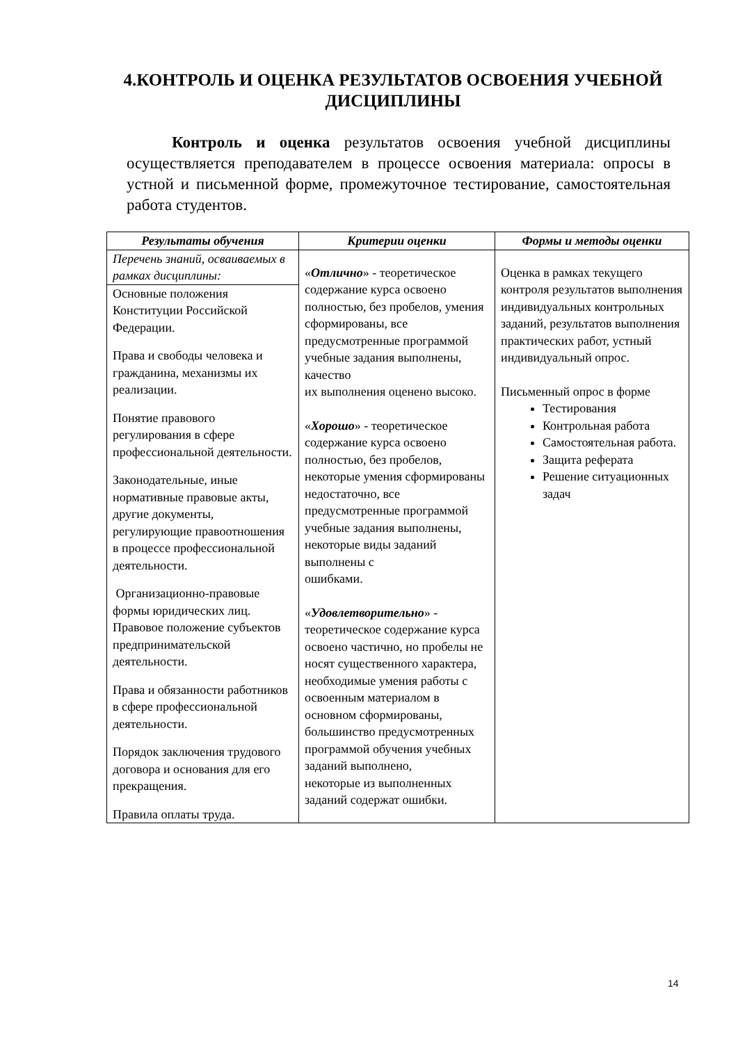4.КОНТРОЛЬ И ОЦЕНКА РЕЗУЛЬТАТОВ ОСВОЕНИЯ УЧЕБНОЙ ДИСЦИПЛИНЫ
Контроль и оценка результатов освоения учебной дисциплины осуществляется преподавателем в процессе освоения материала: опросы в устной и письменной форме, промежуточное тестирование, самостоятельная работа студентов.
| Результаты обучения | Критерии оценки | Формы и методы оценки |
| --- | --- | --- |
| Перечень знаний, осваиваемых в рамках дисциплины: | « Отлично » - теоретическое содержание курса освоено полностью, без пробелов, умения сформированы, все предусмотренные программой учебные задания выполнены, качество их выполнения оценено высоко. « Хорошо » - теоретическое содержание курса освоено полностью, без пробелов, некоторые умения сформированы недостаточно, все предусмотренные программой учебные задания выполнены, некоторые виды заданий выполнены с ошибками. « Удовлетворительно » - теоретическое содержание курса освоено частично, но пробелы не носят существенного характера, необходимые умения работы с освоенным материалом в основном сформированы, большинство предусмотренных программой обучения учебных заданий выполнено, некоторые из выполненных заданий содержат ошибки. | Оценка в рамках текущего контроля результатов выполнения индивидуальных контрольных заданий, результатов выполнения практических работ, устный индивидуальный опрос. Письменный опрос в форме Тестирования Контрольная работа Самостоятельная работа. Защита реферата Решение ситуационных задач |
| Основные положения Конституции Российской Федерации. Права и свободы человека и гражданина, механизмы их реализации. Понятие правового регулирования в сфере профессиональной деятельности. Законодательные, иные нормативные правовые акты, другие документы, регулирующие правоотношения в процессе профессиональной деятельности. Организационно-правовые формы юридических лиц. Правовое положение субъектов предпринимательской деятельности. Права и обязанности работников в сфере профессиональной деятельности. Порядок заключения трудового договора и основания для его прекращения. Правила оплаты труда. | | |
14